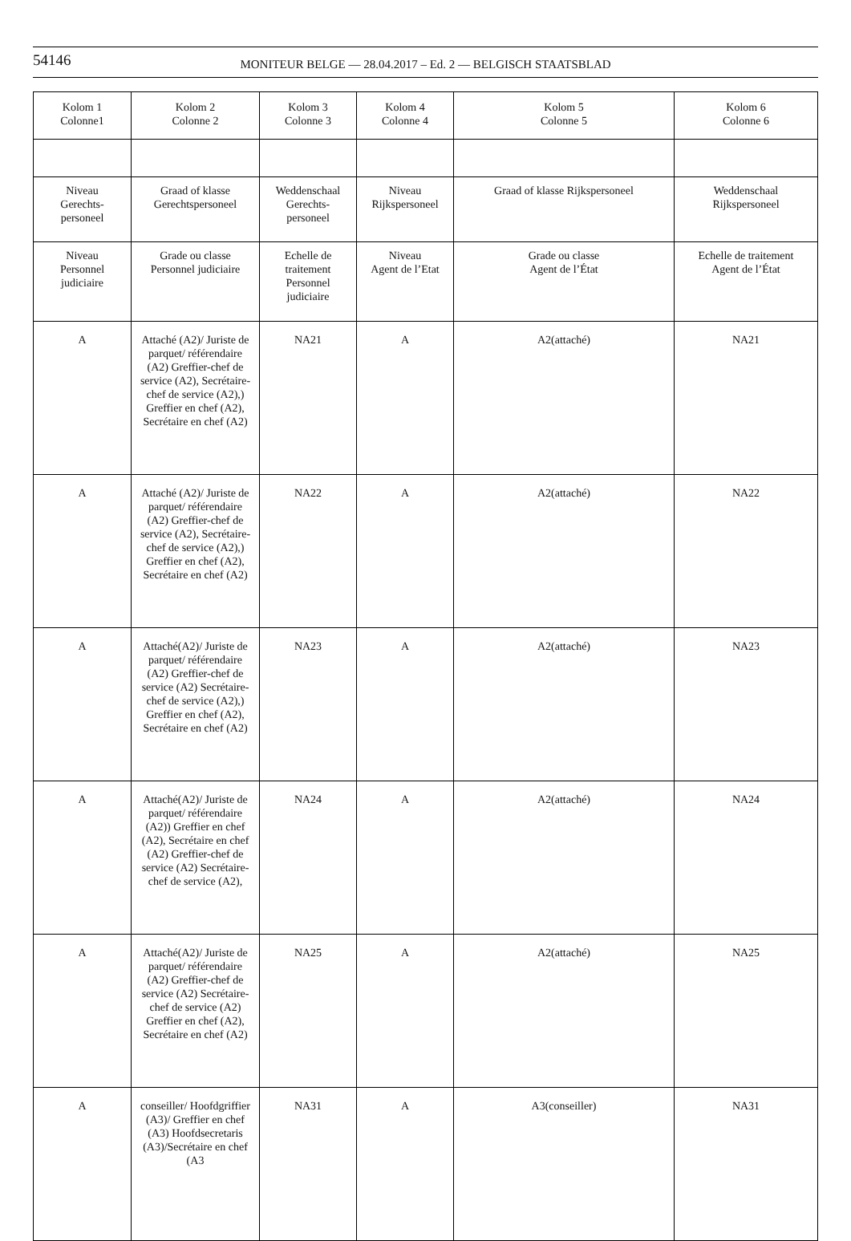54146
MONITEUR BELGE — 28.04.2017 – Ed. 2 — BELGISCH STAATSBLAD
| Kolom 1 Colonne1 | Kolom 2 Colonne 2 | Kolom 3 Colonne 3 | Kolom 4 Colonne 4 | Kolom 5 Colonne 5 | Kolom 6 Colonne 6 |
| --- | --- | --- | --- | --- | --- |
| Niveau Gerechts- personeel | Graad of klasse Gerechtspersoneel | Weddenschaal Gerechts- personeel | Niveau Rijkspersoneel | Graad of klasse Rijkspersoneel | Weddenschaal Rijkspersoneel |
| Niveau Personnel judiciaire | Grade ou classe Personnel judiciaire | Echelle de traitement Personnel judiciaire | Niveau Agent de l’Etat | Grade ou classe Agent de l’État | Echelle de traitement Agent de l’État |
| A | Attaché (A2)/ Juriste de parquet/ référendaire (A2) Greffier-chef de service (A2), Secrétaire-chef de service (A2),) Greffier en chef (A2), Secrétaire en chef (A2) | NA21 | A | A2(attaché) | NA21 |
| A | Attaché (A2)/ Juriste de parquet/ référendaire (A2) Greffier-chef de service (A2), Secrétaire-chef de service (A2),) Greffier en chef (A2), Secrétaire en chef (A2) | NA22 | A | A2(attaché) | NA22 |
| A | Attaché(A2)/ Juriste de parquet/ référendaire (A2) Greffier-chef de service (A2) Secrétaire-chef de service (A2),) Greffier en chef (A2), Secrétaire en chef (A2) | NA23 | A | A2(attaché) | NA23 |
| A | Attaché(A2)/ Juriste de parquet/ référendaire (A2)) Greffier en chef (A2), Secrétaire en chef (A2) Greffier-chef de service (A2) Secrétaire-chef de service (A2), | NA24 | A | A2(attaché) | NA24 |
| A | Attaché(A2)/ Juriste de parquet/ référendaire (A2) Greffier-chef de service (A2) Secrétaire-chef de service (A2) Greffier en chef (A2), Secrétaire en chef (A2) | NA25 | A | A2(attaché) | NA25 |
| A | conseiller/ Hoofdgriffier (A3)/ Greffier en chef (A3) Hoofdsecretaris (A3)/Secrétaire en chef (A3 | NA31 | A | A3(conseiller) | NA31 |